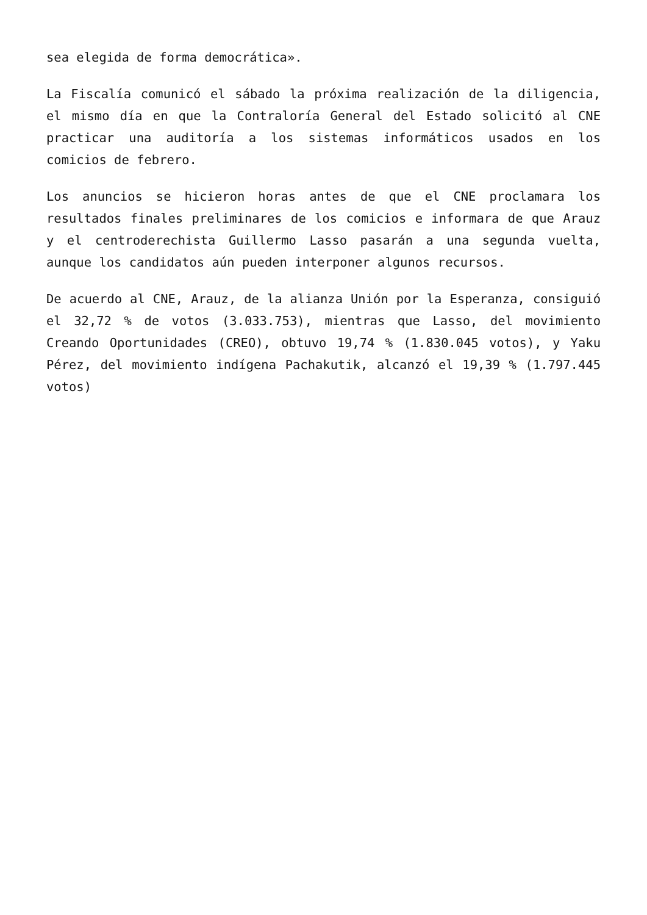sea elegida de forma democrática».
La Fiscalía comunicó el sábado la próxima realización de la diligencia, el mismo día en que la Contraloría General del Estado solicitó al CNE practicar una auditoría a los sistemas informáticos usados en los comicios de febrero.
Los anuncios se hicieron horas antes de que el CNE proclamara los resultados finales preliminares de los comicios e informara de que Arauz y el centroderechista Guillermo Lasso pasarán a una segunda vuelta, aunque los candidatos aún pueden interponer algunos recursos.
De acuerdo al CNE, Arauz, de la alianza Unión por la Esperanza, consiguió el 32,72 % de votos (3.033.753), mientras que Lasso, del movimiento Creando Oportunidades (CREO), obtuvo 19,74 % (1.830.045 votos), y Yaku Pérez, del movimiento indígena Pachakutik, alcanzó el 19,39 % (1.797.445 votos)